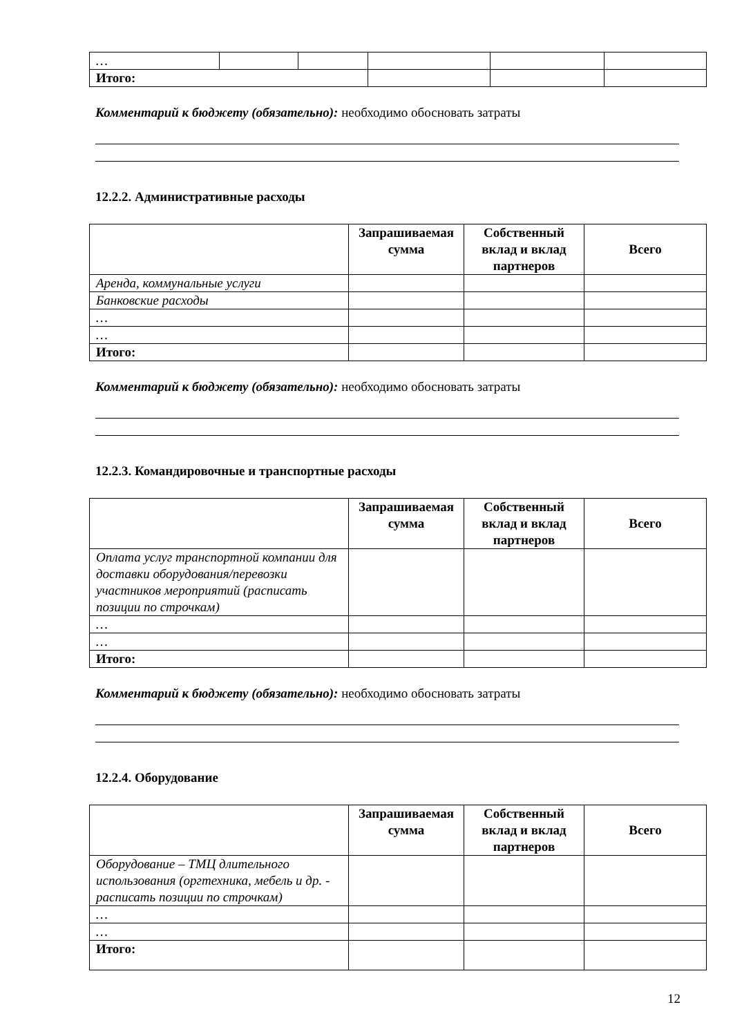| … | | | | | |
| Итого: | | | | | |
Комментарий к бюджету (обязательно): необходимо обосновать затраты
12.2.2. Административные расходы
| | Запрашиваемая сумма | Собственный вклад и вклад партнеров | Всего |
| --- | --- | --- | --- |
| Аренда, коммунальные услуги | | | |
| Банковские расходы | | | |
| … | | | |
| … | | | |
| Итого: | | | |
Комментарий к бюджету (обязательно): необходимо обосновать затраты
12.2.3. Командировочные и транспортные расходы
| | Запрашиваемая сумма | Собственный вклад и вклад партнеров | Всего |
| --- | --- | --- | --- |
| Оплата услуг транспортной компании для доставки оборудования/перевозки участников мероприятий (расписать позиции по строчкам) | | | |
| … | | | |
| … | | | |
| Итого: | | | |
Комментарий к бюджету (обязательно): необходимо обосновать затраты
12.2.4. Оборудование
| | Запрашиваемая сумма | Собственный вклад и вклад партнеров | Всего |
| --- | --- | --- | --- |
| Оборудование – ТМЦ длительного использования (оргтехника, мебель и др. - расписать позиции по строчкам) | | | |
| … | | | |
| … | | | |
| Итого: | | | |
12